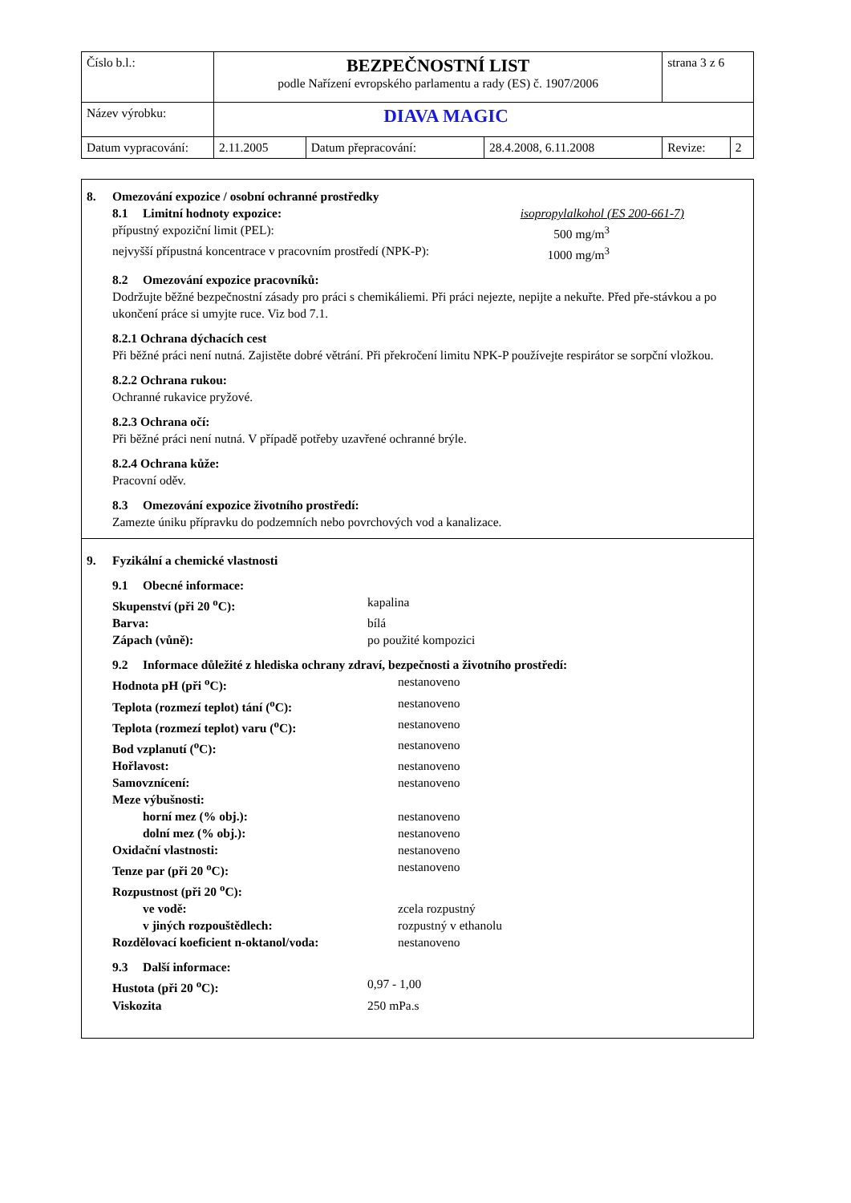| Číslo b.l.: | BEZPEČNOSTNÍ LIST podle Nařízení evropského parlamentu a rady (ES) č. 1907/2006 | | | strana 3 z 6 | |
| Název výrobku: | DIAVA MAGIC | | | | |
| Datum vypracování: | 2.11.2005 | Datum přepracování: | 28.4.2008, 6.11.2008 | Revize: | 2 |
8. Omezování expozice / osobní ochranné prostředky
8.1 Limitní hodnoty expozice: isopropylalkohol (ES 200-661-7)
přípustný expoziční limit (PEL): 500 mg/m<sup>3</sup>
nejvyšší přípustná koncentrace v pracovním prostředí (NPK-P): 1000 mg/m<sup>3</sup>
8.2 Omezování expozice pracovníků:
Dodržujte běžné bezpečnostní zásady pro práci s chemikáliemi. Při práci nejezte, nepijte a nekuřte. Před pře-stávkou a po ukončení práce si umyjte ruce. Viz bod 7.1.
8.2.1 Ochrana dýchacích cest
Při běžné práci není nutná. Zajistěte dobré větrání. Při překročení limitu NPK-P používejte respirátor se sorpční vložkou.
8.2.2 Ochrana rukou:
Ochranné rukavice pryžové.
8.2.3 Ochrana očí:
Při běžné práci není nutná. V případě potřeby uzavřené ochranné brýle.
8.2.4 Ochrana kůže:
Pracovní oděv.
8.3 Omezování expozice životního prostředí:
Zamezte úniku přípravku do podzemních nebo povrchových vod a kanalizace.
9. Fyzikální a chemické vlastnosti
9.1 Obecné informace:
| Skupenství (při 20 <sup>o</sup>C): | kapalina |
| Barva: | bílá |
| Zápach (vůně): | po použité kompozici |
9.2 Informace důležité z hlediska ochrany zdraví, bezpečnosti a životního prostředí:
| Hodnota pH (při <sup>o</sup>C): | nestanoveno |
| Teplota (rozmezí teplot) tání (<sup>o</sup>C): | nestanoveno |
| Teplota (rozmezí teplot) varu (<sup>o</sup>C): | nestanoveno |
| Bod vzplanutí (<sup>o</sup>C): | nestanoveno |
| Hořlavost: | nestanoveno |
| Samovznícení: | nestanoveno |
| Meze výbušnosti: | |
| horní mez (% obj.): | nestanoveno |
| dolní mez (% obj.): | nestanoveno |
| Oxidační vlastnosti: | nestanoveno |
| Tenze par (při 20 <sup>o</sup>C): | nestanoveno |
| Rozpustnost (při 20 <sup>o</sup>C): | |
| ve vodě: | zcela rozpustný |
| v jiných rozpouštědlech: | rozpustný v ethanolu |
| Rozdělovací koeficient n-oktanol/voda: | nestanoveno |
9.3 Další informace:
| Hustota (při 20 <sup>o</sup>C): | 0,97 - 1,00 |
| Viskozita | 250 mPa.s |